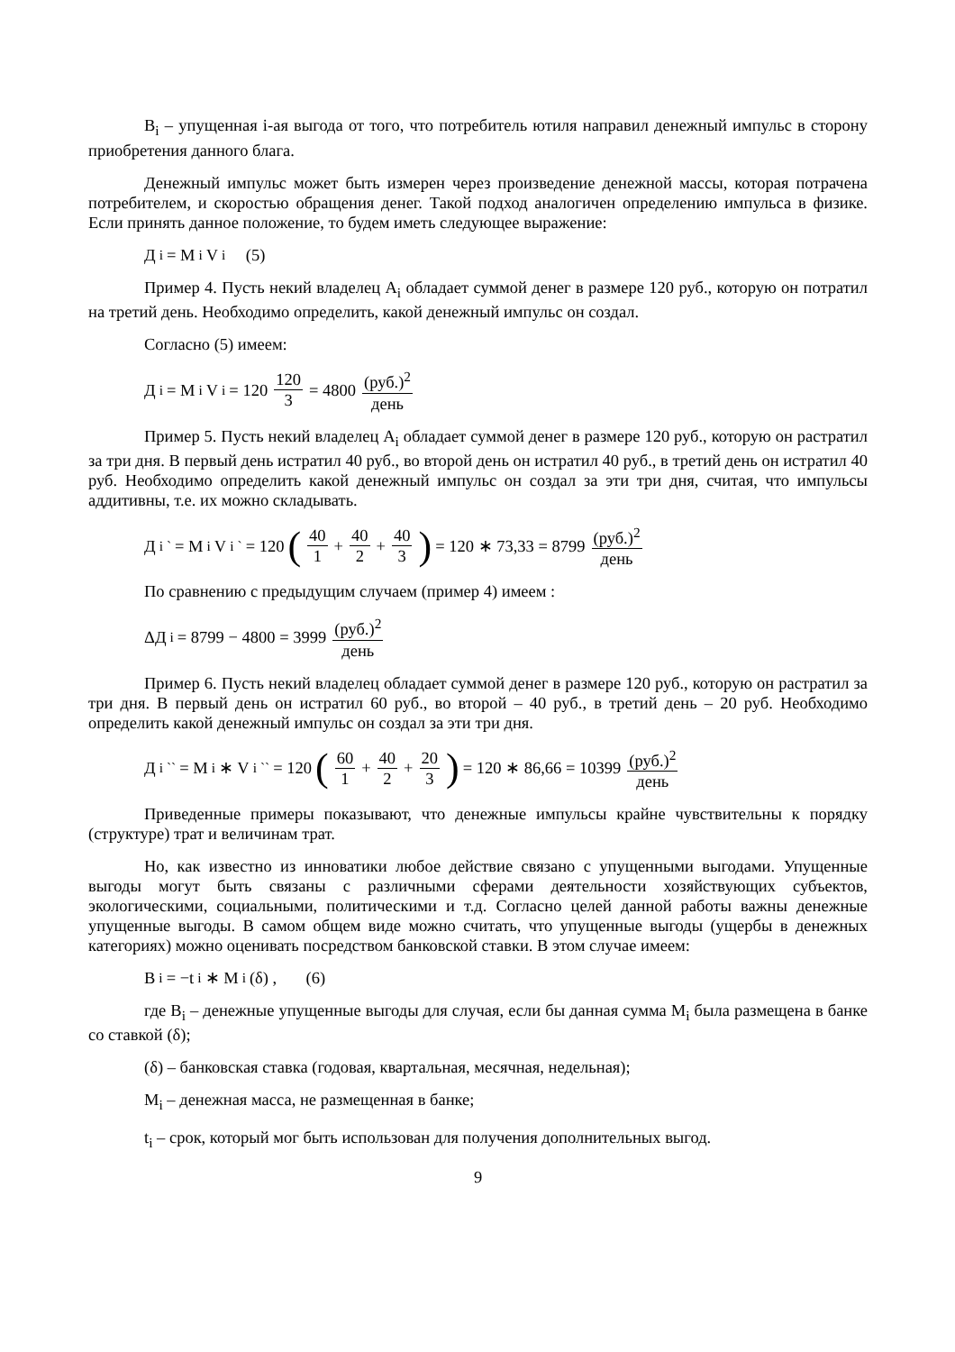B<sub>i</sub> – упущенная i-ая выгода от того, что потребитель ютиля направил денежный импульс в сторону приобретения данного блага.
Денежный импульс может быть измерен через произведение денежной массы, которая потрачена потребителем, и скоростью обращения денег. Такой подход аналогичен определению импульса в физике. Если принять данное положение, то будем иметь следующее выражение:
Д<sub>i</sub> = M<sub>i</sub>V<sub>i</sub> (5)
Пример 4. Пусть некий владелец A<sub>i</sub> обладает суммой денег в размере 120 руб., которую он потратил на третий день. Необходимо определить, какой денежный импульс он создал.
Согласно (5) имеем:
Д<sub>i</sub> = M<sub>i</sub>V<sub>i</sub> = 120 120 3 = 4800 (руб.)<sup>2</sup> день
Пример 5. Пусть некий владелец A<sub>i</sub> обладает суммой денег в размере 120 руб., которую он растратил за три дня. В первый день истратил 40 руб., во второй день он истратил 40 руб., в третий день он истратил 40 руб. Необходимо определить какой денежный импульс он создал за эти три дня, считая, что импульсы аддитивны, т.е. их можно складывать.
Д<sub>i</sub><sup>`</sup> = M<sub>i</sub>V<sub>i</sub><sup>`</sup> = 120 (40 1 + 40 2 + 40 3) = 120 ∗ 73,33 = 8799 (руб.)<sup>2</sup> день
По сравнению с предыдущим случаем (пример 4) имеем :
ΔД<sub>i</sub> = 8799 − 4800 = 3999 (руб.)<sup>2</sup> день
Пример 6. Пусть некий владелец обладает суммой денег в размере 120 руб., которую он растратил за три дня. В первый день он истратил 60 руб., во второй – 40 руб., в третий день – 20 руб. Необходимо определить какой денежный импульс он создал за эти три дня.
Д<sub>i</sub><sup>``</sup> = M<sub>i</sub> ∗ V<sub>i</sub><sup>``</sup> = 120 (60 1 + 40 2 + 20 3) = 120 ∗ 86,66 = 10399 (руб.)<sup>2</sup> день
Приведенные примеры показывают, что денежные импульсы крайне чувствительны к порядку (структуре) трат и величинам трат.
Но, как известно из инноватики любое действие связано с упущенными выгодами. Упущенные выгоды могут быть связаны с различными сферами деятельности хозяйствующих субъектов, экологическими, социальными, политическими и т.д. Согласно целей данной работы важны денежные упущенные выгоды. В самом общем виде можно считать, что упущенные выгоды (ущербы в денежных категориях) можно оценивать посредством банковской ставки. В этом случае имеем:
B<sub>i</sub> = −t<sub>i</sub> ∗ M<sub>i</sub>(δ) , (6)
где B<sub>i</sub> – денежные упущенные выгоды для случая, если бы данная сумма M<sub>i</sub> была размещена в банке со ставкой (δ);
(δ) – банковская ставка (годовая, квартальная, месячная, недельная);
M<sub>i</sub> – денежная масса, не размещенная в банке;
t<sub>i</sub> – срок, который мог быть использован для получения дополнительных выгод.
9